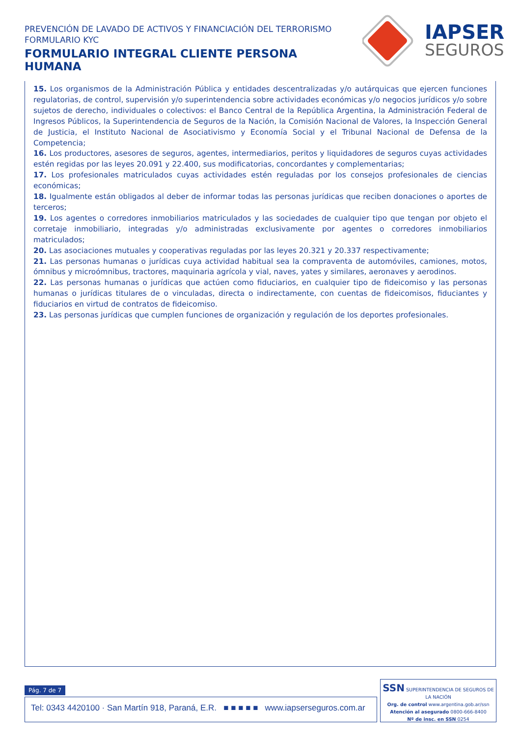PREVENCIÓN DE LAVADO DE ACTIVOS Y FINANCIACIÓN DEL TERRORISMO
FORMULARIO KYC
FORMULARIO INTEGRAL CLIENTE PERSONA HUMANA
IAPSER
SEGUROS
15. Los organismos de la Administración Pública y entidades descentralizadas y/o autárquicas que ejercen funciones regulatorias, de control, supervisión y/o superintendencia sobre actividades económicas y/o negocios jurídicos y/o sobre sujetos de derecho, individuales o colectivos: el Banco Central de la República Argentina, la Administración Federal de Ingresos Públicos, la Superintendencia de Seguros de la Nación, la Comisión Nacional de Valores, la Inspección General de Justicia, el Instituto Nacional de Asociativismo y Economía Social y el Tribunal Nacional de Defensa de la Competencia;
16. Los productores, asesores de seguros, agentes, intermediarios, peritos y liquidadores de seguros cuyas actividades estén regidas por las leyes 20.091 y 22.400, sus modificatorias, concordantes y complementarias;
17. Los profesionales matriculados cuyas actividades estén reguladas por los consejos profesionales de ciencias económicas;
18. Igualmente están obligados al deber de informar todas las personas jurídicas que reciben donaciones o aportes de terceros;
19. Los agentes o corredores inmobiliarios matriculados y las sociedades de cualquier tipo que tengan por objeto el corretaje inmobiliario, integradas y/o administradas exclusivamente por agentes o corredores inmobiliarios matriculados;
20. Las asociaciones mutuales y cooperativas reguladas por las leyes 20.321 y 20.337 respectivamente;
21. Las personas humanas o jurídicas cuya actividad habitual sea la compraventa de automóviles, camiones, motos, ómnibus y microómnibus, tractores, maquinaria agrícola y vial, naves, yates y similares, aeronaves y aerodinos.
22. Las personas humanas o jurídicas que actúen como fiduciarios, en cualquier tipo de fideicomiso y las personas humanas o jurídicas titulares de o vinculadas, directa o indirectamente, con cuentas de fideicomisos, fiduciantes y fiduciarios en virtud de contratos de fideicomiso.
23. Las personas jurídicas que cumplen funciones de organización y regulación de los deportes profesionales.
Pág. 7 de 7
Tel: 0343 4420100 · San Martín 918, Paraná, E.R. ■ ■ ■ ■ ■ www.iapserseguros.com.ar
SSN SUPERINTENDENCIA DE SEGUROS DE LA NACIÓN
Org. de control www.argentina.gob.ar/ssn
Atención al asegurado 0800-666-8400
Nº de insc. en SSN 0254